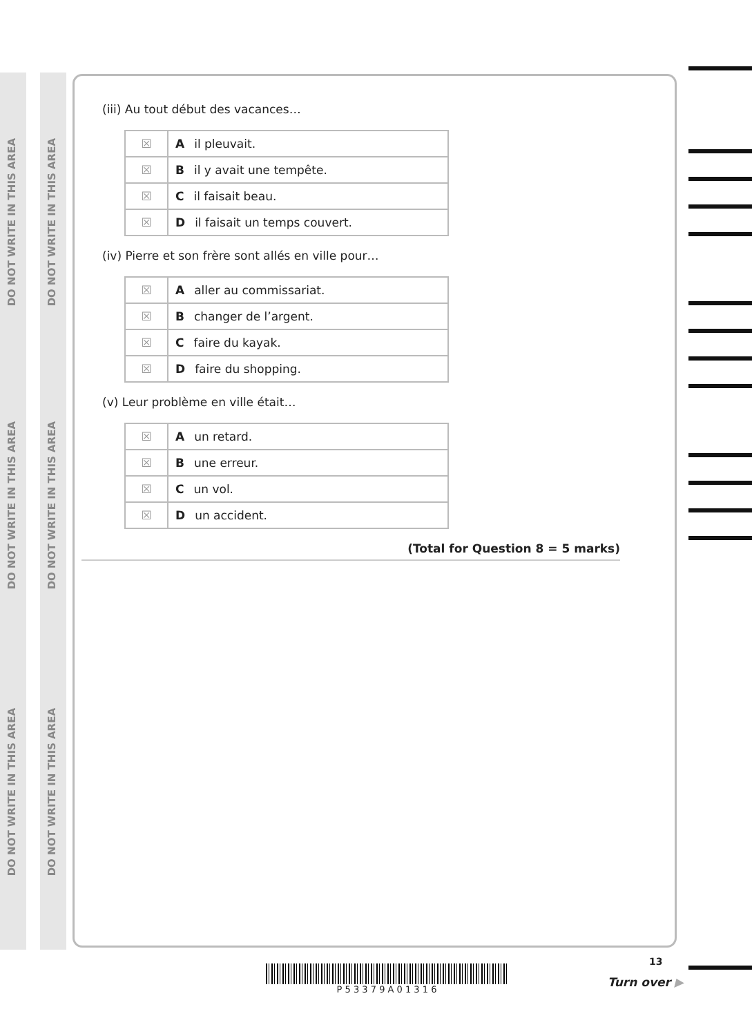DO NOT WRITE IN THIS AREA
DO NOT WRITE IN THIS AREA
DO NOT WRITE IN THIS AREA
DO NOT WRITE IN THIS AREA
DO NOT WRITE IN THIS AREA
DO NOT WRITE IN THIS AREA
(iii) Au tout début des vacances…
| ☒ | A il pleuvait. |
| ☒ | B il y avait une tempête. |
| ☒ | C il faisait beau. |
| ☒ | D il faisait un temps couvert. |
(iv) Pierre et son frère sont allés en ville pour…
| ☒ | A aller au commissariat. |
| ☒ | B changer de l’argent. |
| ☒ | C faire du kayak. |
| ☒ | D faire du shopping. |
(v) Leur problème en ville était…
| ☒ | A un retard. |
| ☒ | B une erreur. |
| ☒ | C un vol. |
| ☒ | D un accident. |
(Total for Question 8 = 5 marks)
P 5 3 3 7 9 A 0 1 3 1 6
13
Turn over ▶